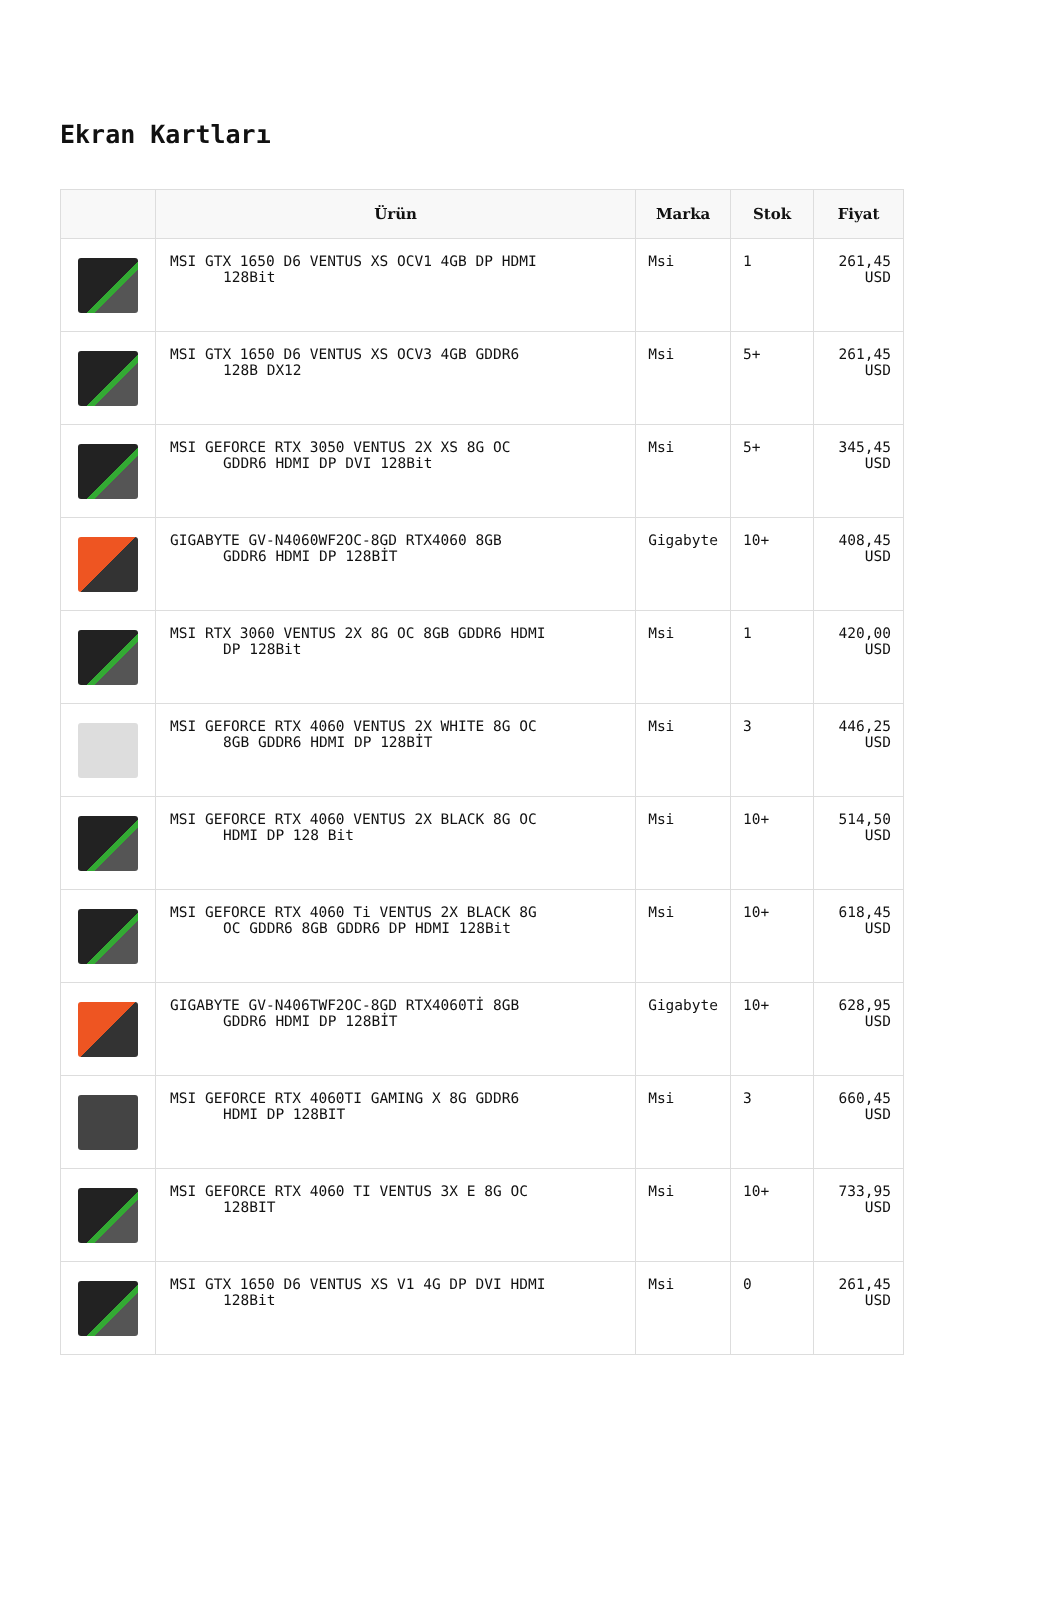Ekran Kartları
| | Ürün | Marka | Stok | Fiyat |
| --- | --- | --- | --- | --- |
| | MSI GTX 1650 D6 VENTUS XS OCV1 4GB DP HDMI 128Bit | Msi | 1 | 261,45 USD |
| | MSI GTX 1650 D6 VENTUS XS OCV3 4GB GDDR6 128B DX12 | Msi | 5+ | 261,45 USD |
| | MSI GEFORCE RTX 3050 VENTUS 2X XS 8G OC GDDR6 HDMI DP DVI 128Bit | Msi | 5+ | 345,45 USD |
| | GIGABYTE GV-N4060WF2OC-8GD RTX4060 8GB GDDR6 HDMI DP 128BİT | Gigabyte | 10+ | 408,45 USD |
| | MSI RTX 3060 VENTUS 2X 8G OC 8GB GDDR6 HDMI DP 128Bit | Msi | 1 | 420,00 USD |
| | MSI GEFORCE RTX 4060 VENTUS 2X WHITE 8G OC 8GB GDDR6 HDMI DP 128BİT | Msi | 3 | 446,25 USD |
| | MSI GEFORCE RTX 4060 VENTUS 2X BLACK 8G OC HDMI DP 128 Bit | Msi | 10+ | 514,50 USD |
| | MSI GEFORCE RTX 4060 Ti VENTUS 2X BLACK 8G OC GDDR6 8GB GDDR6 DP HDMI 128Bit | Msi | 10+ | 618,45 USD |
| | GIGABYTE GV-N406TWF2OC-8GD RTX4060Tİ 8GB GDDR6 HDMI DP 128BİT | Gigabyte | 10+ | 628,95 USD |
| | MSI GEFORCE RTX 4060TI GAMING X 8G GDDR6 HDMI DP 128BIT | Msi | 3 | 660,45 USD |
| | MSI GEFORCE RTX 4060 TI VENTUS 3X E 8G OC 128BIT | Msi | 10+ | 733,95 USD |
| | MSI GTX 1650 D6 VENTUS XS V1 4G DP DVI HDMI 128Bit | Msi | 0 | 261,45 USD |